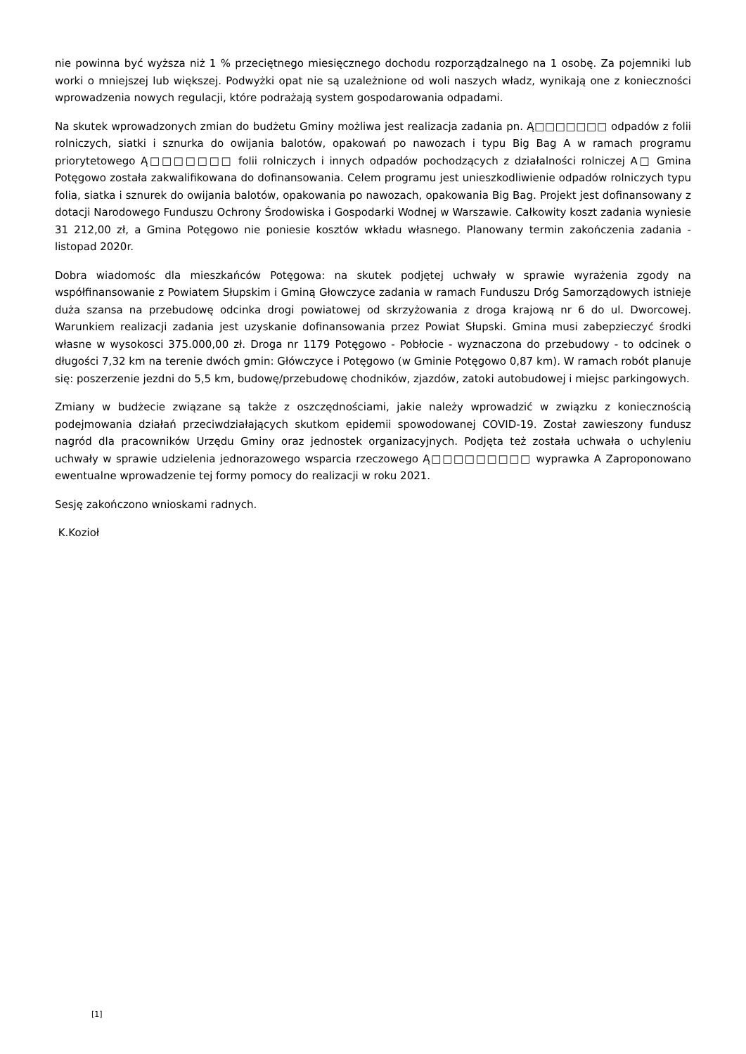nie powinna być wyższa niż 1 % przeciętnego miesięcznego dochodu rozporządzalnego na 1 osobę. Za pojemniki lub worki o mniejszej lub większej. Podwyżki opat nie są uzależnione od woli naszych władz, wynikają one z konieczności wprowadzenia nowych regulacji, które podrażają system gospodarowania odpadami.
Na skutek wprowadzonych zmian do budżetu Gminy możliwa jest realizacja zadania pn. Ą□□□□□□□ odpadów z folii rolniczych, siatki i sznurka do owijania balotów, opakowań po nawozach i typu Big Bag A w ramach programu priorytetowego Ą□□□□□□□ folii rolniczych i innych odpadów pochodzących z działalności rolniczej A□ Gmina Potęgowo została zakwalifikowana do dofinansowania. Celem programu jest unieszkodliwienie odpadów rolniczych typu folia, siatka i sznurek do owijania balotów, opakowania po nawozach, opakowania Big Bag. Projekt jest dofinansowany z dotacji Narodowego Funduszu Ochrony Środowiska i Gospodarki Wodnej w Warszawie. Całkowity koszt zadania wyniesie 31 212,00 zł, a Gmina Potęgowo nie poniesie kosztów wkładu własnego. Planowany termin zakończenia zadania - listopad 2020r.
Dobra wiadomośc dla mieszkańców Potęgowa: na skutek podjętej uchwały w sprawie wyrażenia zgody na współfinansowanie z Powiatem Słupskim i Gminą Głowczyce zadania w ramach Funduszu Dróg Samorządowych istnieje duża szansa na przebudowę odcinka drogi powiatowej od skrzyżowania z droga krajową nr 6 do ul. Dworcowej. Warunkiem realizacji zadania jest uzyskanie dofinansowania przez Powiat Słupski. Gmina musi zabepzieczyć środki własne w wysokosci 375.000,00 zł. Droga nr 1179 Potęgowo - Pobłocie - wyznaczona do przebudowy - to odcinek o długości 7,32 km na terenie dwóch gmin: Główczyce i Potęgowo (w Gminie Potęgowo 0,87 km). W ramach robót planuje się: poszerzenie jezdni do 5,5 km, budowę/przebudowę chodników, zjazdów, zatoki autobudowej i miejsc parkingowych.
Zmiany w budżecie związane są także z oszczędnościami, jakie należy wprowadzić w związku z koniecznością podejmowania działań przeciwdziałających skutkom epidemii spowodowanej COVID-19. Został zawieszony fundusz nagród dla pracowników Urzędu Gminy oraz jednostek organizacyjnych. Podjęta też została uchwała o uchyleniu uchwały w sprawie udzielenia jednorazowego wsparcia rzeczowego Ą□□□□□□□□□ wyprawka A Zaproponowano ewentualne wprowadzenie tej formy pomocy do realizacji w roku 2021.
Sesję zakończono wnioskami radnych.
K.Kozioł
[1]